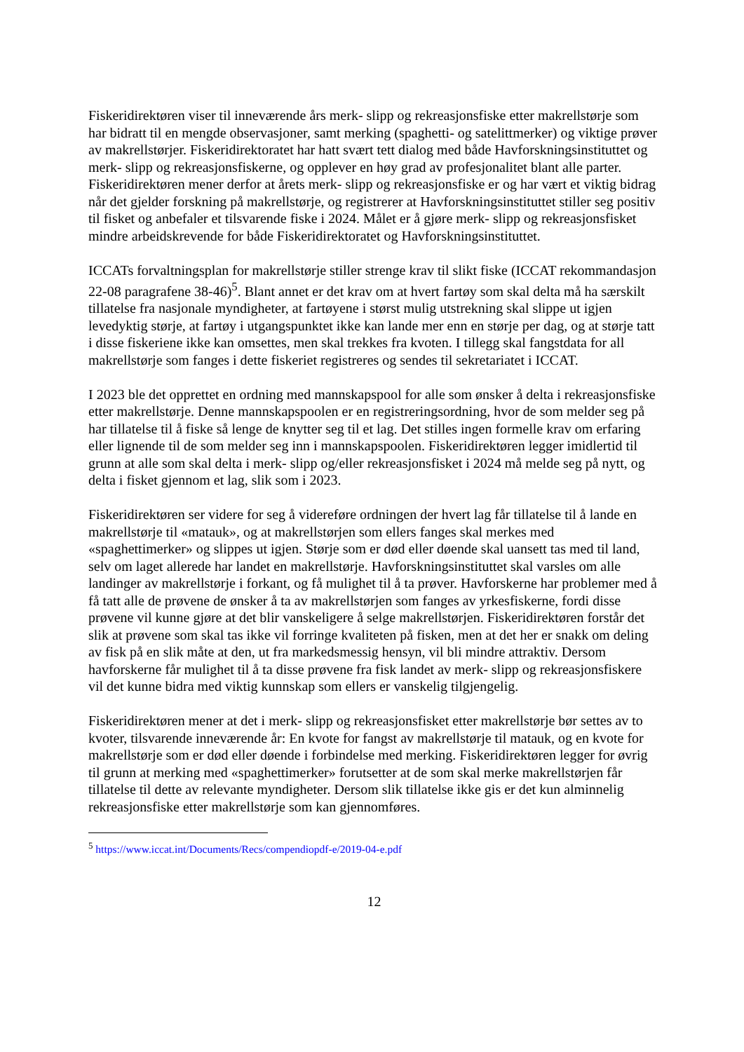Fiskeridirektøren viser til inneværende års merk- slipp og rekreasjonsfiske etter makrellstørje som har bidratt til en mengde observasjoner, samt merking (spaghetti- og satelittmerker) og viktige prøver av makrellstørjer. Fiskeridirektoratet har hatt svært tett dialog med både Havforskningsinstituttet og merk- slipp og rekreasjonsfiskerne, og opplever en høy grad av profesjonalitet blant alle parter. Fiskeridirektøren mener derfor at årets merk- slipp og rekreasjonsfiske er og har vært et viktig bidrag når det gjelder forskning på makrellstørje, og registrerer at Havforskningsinstituttet stiller seg positiv til fisket og anbefaler et tilsvarende fiske i 2024. Målet er å gjøre merk- slipp og rekreasjonsfisket mindre arbeidskrevende for både Fiskeridirektoratet og Havforskningsinstituttet.
ICCATs forvaltningsplan for makrellstørje stiller strenge krav til slikt fiske (ICCAT rekommandasjon 22-08 paragrafene 38-46)<sup>5</sup>. Blant annet er det krav om at hvert fartøy som skal delta må ha særskilt tillatelse fra nasjonale myndigheter, at fartøyene i størst mulig utstrekning skal slippe ut igjen levedyktig størje, at fartøy i utgangspunktet ikke kan lande mer enn en størje per dag, og at størje tatt i disse fiskeriene ikke kan omsettes, men skal trekkes fra kvoten. I tillegg skal fangstdata for all makrellstørje som fanges i dette fiskeriet registreres og sendes til sekretariatet i ICCAT.
I 2023 ble det opprettet en ordning med mannskapspool for alle som ønsker å delta i rekreasjonsfiske etter makrellstørje. Denne mannskapspoolen er en registreringsordning, hvor de som melder seg på har tillatelse til å fiske så lenge de knytter seg til et lag. Det stilles ingen formelle krav om erfaring eller lignende til de som melder seg inn i mannskapspoolen. Fiskeridirektøren legger imidlertid til grunn at alle som skal delta i merk- slipp og/eller rekreasjonsfisket i 2024 må melde seg på nytt, og delta i fisket gjennom et lag, slik som i 2023.
Fiskeridirektøren ser videre for seg å videreføre ordningen der hvert lag får tillatelse til å lande en makrellstørje til «matauk», og at makrellstørjen som ellers fanges skal merkes med «spaghettimerker» og slippes ut igjen. Størje som er død eller døende skal uansett tas med til land, selv om laget allerede har landet en makrellstørje. Havforskningsinstituttet skal varsles om alle landinger av makrellstørje i forkant, og få mulighet til å ta prøver. Havforskerne har problemer med å få tatt alle de prøvene de ønsker å ta av makrellstørjen som fanges av yrkesfiskerne, fordi disse prøvene vil kunne gjøre at det blir vanskeligere å selge makrellstørjen. Fiskeridirektøren forstår det slik at prøvene som skal tas ikke vil forringe kvaliteten på fisken, men at det her er snakk om deling av fisk på en slik måte at den, ut fra markedsmessig hensyn, vil bli mindre attraktiv. Dersom havforskerne får mulighet til å ta disse prøvene fra fisk landet av merk- slipp og rekreasjonsfiskere vil det kunne bidra med viktig kunnskap som ellers er vanskelig tilgjengelig.
Fiskeridirektøren mener at det i merk- slipp og rekreasjonsfisket etter makrellstørje bør settes av to kvoter, tilsvarende inneværende år: En kvote for fangst av makrellstørje til matauk, og en kvote for makrellstørje som er død eller døende i forbindelse med merking. Fiskeridirektøren legger for øvrig til grunn at merking med «spaghettimerker» forutsetter at de som skal merke makrellstørjen får tillatelse til dette av relevante myndigheter. Dersom slik tillatelse ikke gis er det kun alminnelig rekreasjonsfiske etter makrellstørje som kan gjennomføres.
<sup>5</sup> https://www.iccat.int/Documents/Recs/compendiopdf-e/2019-04-e.pdf
12